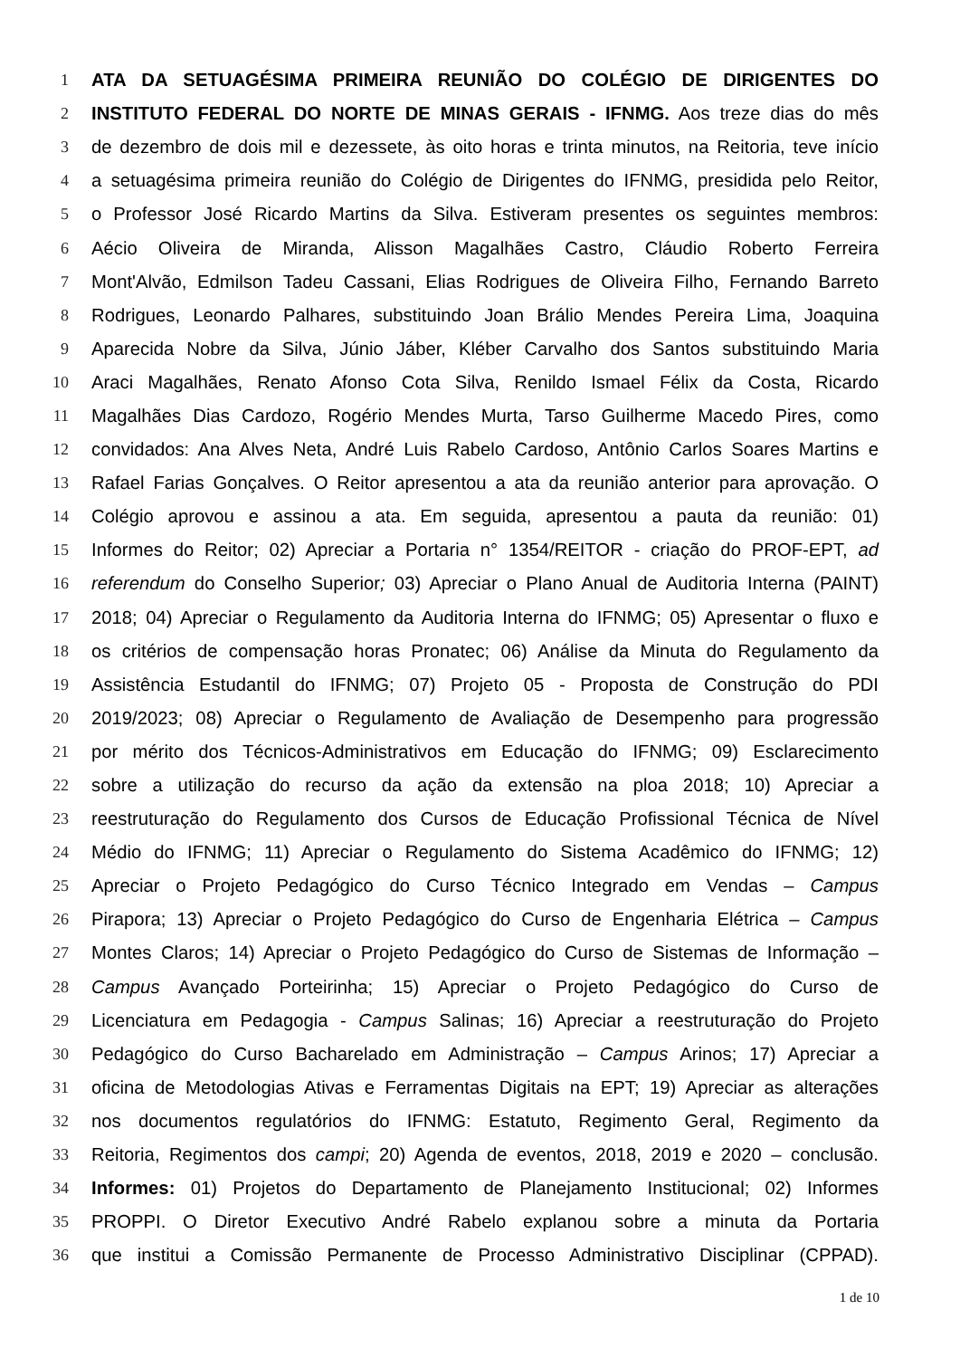1 ATA DA SETUAGÉSIMA PRIMEIRA REUNIÃO DO COLÉGIO DE DIRIGENTES DO
2 INSTITUTO FEDERAL DO NORTE DE MINAS GERAIS - IFNMG. Aos treze dias do mês
3 de dezembro de dois mil e dezessete, às oito horas e trinta minutos, na Reitoria, teve início
4 a setuagésima primeira reunião do Colégio de Dirigentes do IFNMG, presidida pelo Reitor,
5 o Professor José Ricardo Martins da Silva. Estiveram presentes os seguintes membros:
6 Aécio Oliveira de Miranda, Alisson Magalhães Castro, Cláudio Roberto Ferreira
7 Mont'Alvão, Edmilson Tadeu Cassani, Elias Rodrigues de Oliveira Filho, Fernando Barreto
8 Rodrigues, Leonardo Palhares, substituindo Joan Brálio Mendes Pereira Lima, Joaquina
9 Aparecida Nobre da Silva, Júnio Jáber, Kléber Carvalho dos Santos substituindo Maria
10 Araci Magalhães, Renato Afonso Cota Silva, Renildo Ismael Félix da Costa, Ricardo
11 Magalhães Dias Cardozo, Rogério Mendes Murta, Tarso Guilherme Macedo Pires, como
12 convidados: Ana Alves Neta, André Luis Rabelo Cardoso, Antônio Carlos Soares Martins e
13 Rafael Farias Gonçalves. O Reitor apresentou a ata da reunião anterior para aprovação. O
14 Colégio aprovou e assinou a ata. Em seguida, apresentou a pauta da reunião: 01)
15 Informes do Reitor; 02) Apreciar a Portaria n° 1354/REITOR - criação do PROF-EPT, ad
16 referendum do Conselho Superior; 03) Apreciar o Plano Anual de Auditoria Interna (PAINT)
17 2018; 04) Apreciar o Regulamento da Auditoria Interna do IFNMG; 05) Apresentar o fluxo e
18 os critérios de compensação horas Pronatec; 06) Análise da Minuta do Regulamento da
19 Assistência Estudantil do IFNMG; 07) Projeto 05 - Proposta de Construção do PDI
20 2019/2023; 08) Apreciar o Regulamento de Avaliação de Desempenho para progressão
21 por mérito dos Técnicos-Administrativos em Educação do IFNMG; 09) Esclarecimento
22 sobre a utilização do recurso da ação da extensão na ploa 2018; 10) Apreciar a
23 reestruturação do Regulamento dos Cursos de Educação Profissional Técnica de Nível
24 Médio do IFNMG; 11) Apreciar o Regulamento do Sistema Acadêmico do IFNMG; 12)
25 Apreciar o Projeto Pedagógico do Curso Técnico Integrado em Vendas – Campus
26 Pirapora; 13) Apreciar o Projeto Pedagógico do Curso de Engenharia Elétrica – Campus
27 Montes Claros; 14) Apreciar o Projeto Pedagógico do Curso de Sistemas de Informação –
28 Campus Avançado Porteirinha; 15) Apreciar o Projeto Pedagógico do Curso de
29 Licenciatura em Pedagogia - Campus Salinas; 16) Apreciar a reestruturação do Projeto
30 Pedagógico do Curso Bacharelado em Administração – Campus Arinos; 17) Apreciar a
31 oficina de Metodologias Ativas e Ferramentas Digitais na EPT; 19) Apreciar as alterações
32 nos documentos regulatórios do IFNMG: Estatuto, Regimento Geral, Regimento da
33 Reitoria, Regimentos dos campi; 20) Agenda de eventos, 2018, 2019 e 2020 – conclusão.
34 Informes: 01) Projetos do Departamento de Planejamento Institucional; 02) Informes
35 PROPPI. O Diretor Executivo André Rabelo explanou sobre a minuta da Portaria
36 que institui a Comissão Permanente de Processo Administrativo Disciplinar (CPPAD).
1 de 10